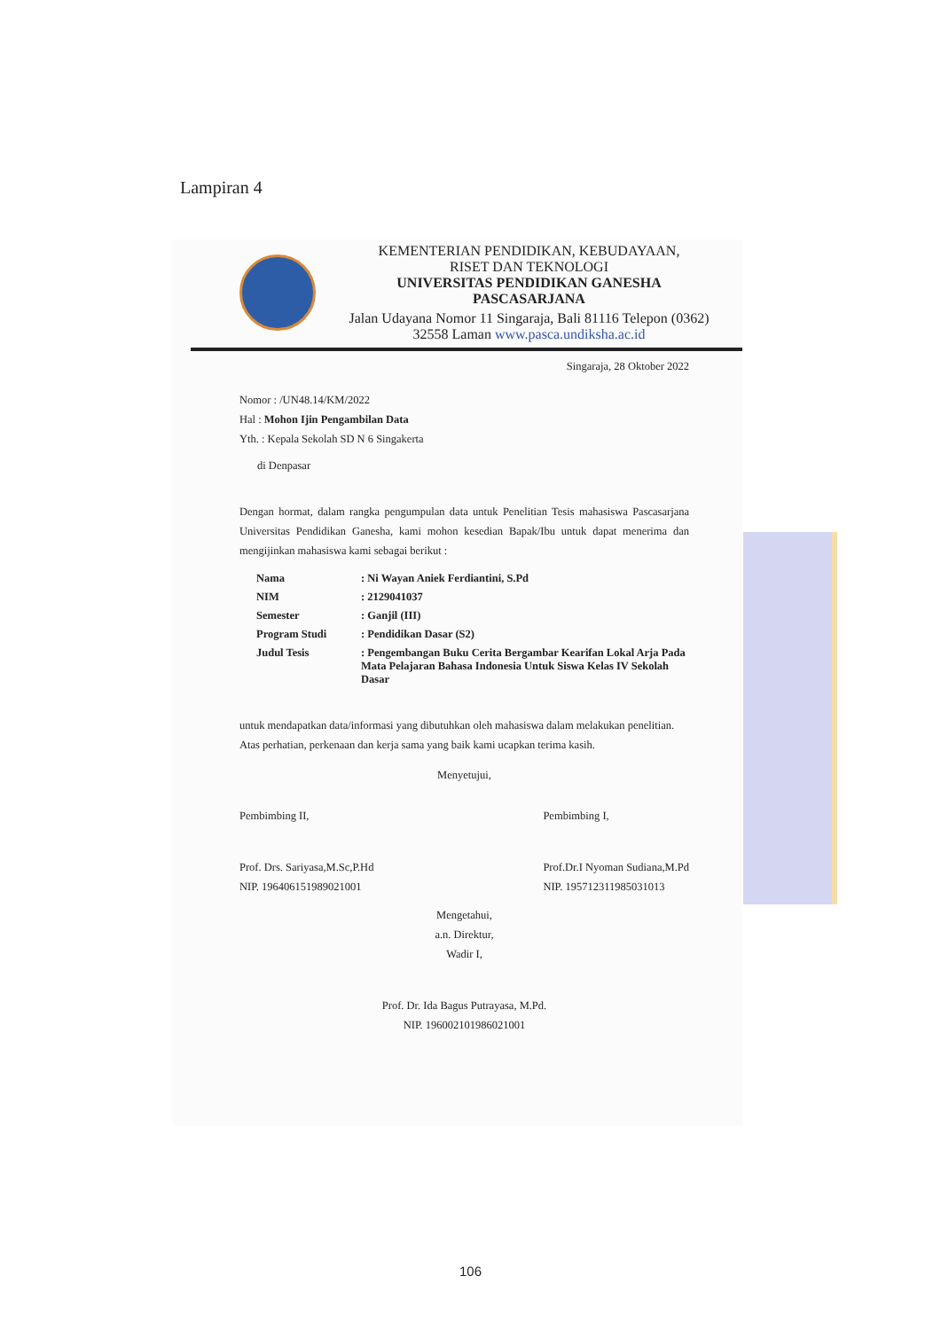Lampiran 4
KEMENTERIAN PENDIDIKAN, KEBUDAYAAN,
RISET DAN TEKNOLOGI
UNIVERSITAS PENDIDIKAN GANESHA
PASCASARJANA
Jalan Udayana Nomor 11 Singaraja, Bali 81116 Telepon (0362) 32558 Laman www.pasca.undiksha.ac.id
Singaraja, 28 Oktober 2022
Nomor : /UN48.14/KM/2022
Hal : Mohon Ijin Pengambilan Data
Yth. : Kepala Sekolah SD N 6 Singakerta
di Denpasar
Dengan hormat, dalam rangka pengumpulan data untuk Penelitian Tesis mahasiswa Pascasarjana Universitas Pendidikan Ganesha, kami mohon kesedian Bapak/Ibu untuk dapat menerima dan mengijinkan mahasiswa kami sebagai berikut :
| Nama | : Ni Wayan Aniek Ferdiantini, S.Pd |
| NIM | : 2129041037 |
| Semester | : Ganjil (III) |
| Program Studi | : Pendidikan Dasar (S2) |
| Judul Tesis | : Pengembangan Buku Cerita Bergambar Kearifan Lokal Arja Pada Mata Pelajaran Bahasa Indonesia Untuk Siswa Kelas IV Sekolah Dasar |
untuk mendapatkan data/informasi yang dibutuhkan oleh mahasiswa dalam melakukan penelitian. Atas perhatian, perkenaan dan kerja sama yang baik kami ucapkan terima kasih.
Menyetujui,
Pembimbing II,
Prof. Drs. Sariyasa,M.Sc,P.Hd
NIP. 196406151989021001
Pembimbing I,
Prof.Dr.I Nyoman Sudiana,M.Pd
NIP. 195712311985031013
Mengetahui,
a.n. Direktur,
Wadir I,
Prof. Dr. Ida Bagus Putrayasa, M.Pd.
NIP. 196002101986021001
106